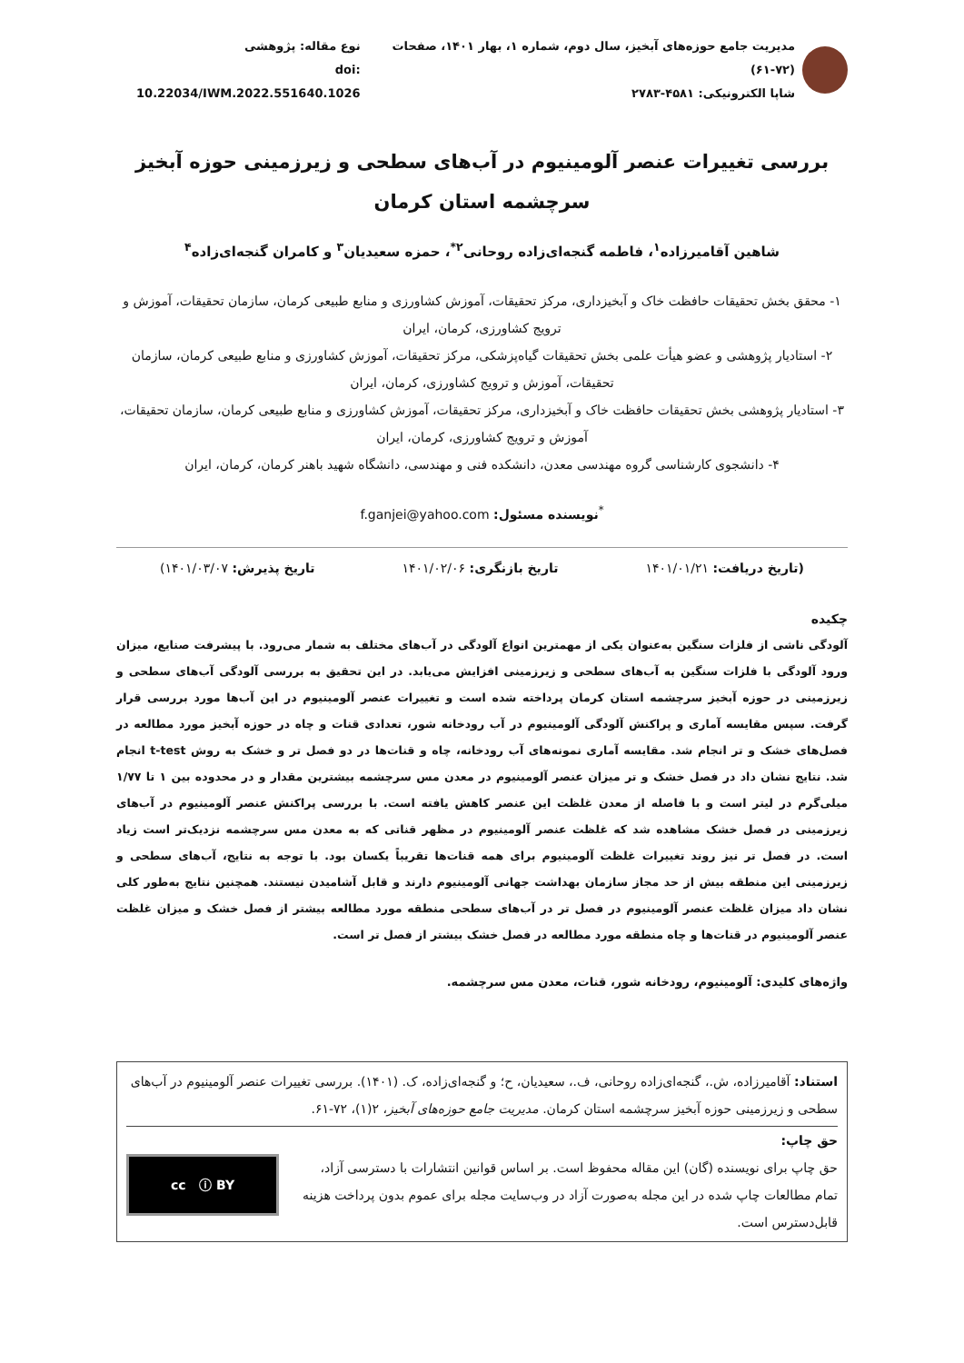مدیریت جامع حوزه‌های آبخیز، سال دوم، شماره ۱، بهار ۱۴۰۱، صفحات (۷۲-۶۱)
شاپا الکترونیکی: ۴۵۸۱-۲۷۸۳
نوع مقاله: پژوهشی
doi: 10.22034/IWM.2022.551640.1026
بررسی تغییرات عنصر آلومینیوم در آب‌های سطحی و زیرزمینی حوزه آبخیز سرچشمه استان کرمان
شاهین آقامیرزاده<sup>۱</sup>، فاطمه گنجه‌ای‌زاده روحانی<sup>۲*</sup>، حمزه سعیدیان<sup>۳</sup> و کامران گنجه‌ای‌زاده<sup>۴</sup>
۱- محقق بخش تحقیقات حافظت خاک و آبخیزداری، مرکز تحقیقات، آموزش کشاورزی و منابع طبیعی کرمان، سازمان تحقیقات، آموزش و ترویج کشاورزی، کرمان، ایران
۲- استادیار پژوهشی و عضو هیأت علمی بخش تحقیقات گیاه‌پزشکی، مرکز تحقیقات، آموزش کشاورزی و منابع طبیعی کرمان، سازمان تحقیقات، آموزش و ترویج کشاورزی، کرمان، ایران
۳- استادیار پژوهشی بخش تحقیقات حافظت خاک و آبخیزداری، مرکز تحقیقات، آموزش کشاورزی و منابع طبیعی کرمان، سازمان تحقیقات، آموزش و ترویج کشاورزی، کرمان، ایران
۴- دانشجوی کارشناسی گروه مهندسی معدن، دانشکده فنی و مهندسی، دانشگاه شهید باهنر کرمان، کرمان، ایران
<sup>*</sup> نویسنده مسئول: f.ganjei@yahoo.com
(تاریخ دریافت: ۱۴۰۱/۰۱/۲۱ تاریخ بازنگری: ۱۴۰۱/۰۲/۰۶ تاریخ پذیرش: ۱۴۰۱/۰۳/۰۷)
چکیده
آلودگی ناشی از فلزات سنگین به‌عنوان یکی از مهمترین انواع آلودگی در آب‌های مختلف به شمار می‌رود. با پیشرفت صنایع، میزان ورود آلودگی با فلزات سنگین به آب‌های سطحی و زیرزمینی افزایش می‌یابد. در این تحقیق به بررسی آلودگی آب‌های سطحی و زیرزمینی در حوزه آبخیز سرچشمه استان کرمان پرداخته شده است و تغییرات عنصر آلومینیوم در این آب‌ها مورد بررسی قرار گرفت. سپس مقایسه آماری و پراکنش آلودگی آلومینیوم در آب رودخانه شور، تعدادی قنات و چاه در حوزه آبخیز مورد مطالعه در فصل‌های خشک و تر انجام شد. مقایسه آماری نمونه‌های آب رودخانه، چاه و قنات‌ها در دو فصل تر و خشک به روش t-test انجام شد. نتایج نشان داد در فصل خشک و تر میزان عنصر آلومینیوم در معدن مس سرچشمه بیشترین مقدار و در محدوده بین ۱ تا ۱/۷۷ میلی‌گرم در لیتر است و با فاصله از معدن غلظت این عنصر کاهش یافته است. با بررسی پراکنش عنصر آلومینیوم در آب‌های زیرزمینی در فصل خشک مشاهده شد که غلظت عنصر آلومینیوم در مظهر قناتی که به معدن مس سرچشمه نزدیک‌تر است زیاد است. در فصل تر نیز روند تغییرات غلظت آلومینیوم برای همه قنات‌ها تقریباً یکسان بود. با توجه به نتایج، آب‌های سطحی و زیرزمینی این منطقه بیش از حد مجاز سازمان بهداشت جهانی آلومینیوم دارند و قابل آشامیدن نیستند. همچنین نتایج به‌طور کلی نشان داد میزان غلظت عنصر آلومینیوم در فصل تر در آب‌های سطحی منطقه مورد مطالعه بیشتر از فصل خشک و میزان غلظت عنصر آلومینیوم در قنات‌ها و چاه منطقه مورد مطالعه در فصل خشک بیشتر از فصل تر است.
واژه‌های کلیدی: آلومینیوم، رودخانه شور، قنات، معدن مس سرچشمه.
استناد: آقامیرزاده، ش.، گنجه‌ای‌زاده روحانی، ف.، سعیدیان، ح؛ و گنجه‌ای‌زاده، ک. (۱۴۰۱). بررسی تغییرات عنصر آلومینیوم در آب‌های سطحی و زیرزمینی حوزه آبخیز سرچشمه استان کرمان. مدیریت جامع حوزه‌های آبخیز، ۲(۱)، ۷۲-۶۱.
حق چاپ:
حق چاپ برای نویسنده (گان) این مقاله محفوظ است. بر اساس قوانین انتشارات با دسترسی آزاد، تمام مطالعات چاپ شده در این مجله به‌صورت آزاد در وب‌سایت مجله برای عموم بدون پرداخت هزینه قابل‌دسترس است.
cc ⓘ BY